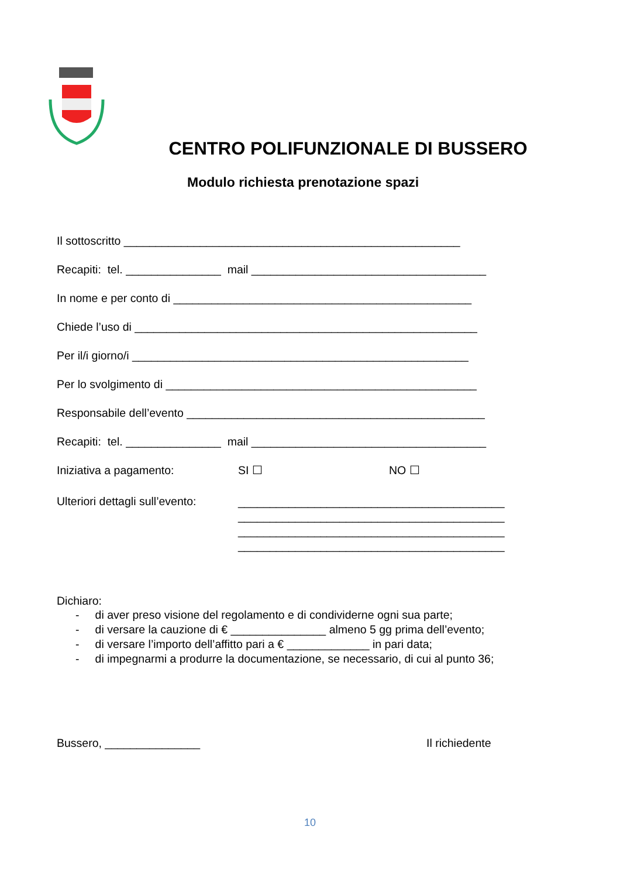CENTRO POLIFUNZIONALE DI BUSSERO
Modulo richiesta prenotazione spazi
Il sottoscritto _____________________________________________________
Recapiti: tel. _______________ mail _____________________________________
In nome e per conto di _______________________________________________
Chiede l’uso di ______________________________________________________
Per il/i giorno/i _____________________________________________________
Per lo svolgimento di _________________________________________________
Responsabile dell’evento _______________________________________________
Recapiti: tel. _______________ mail _____________________________________
Iniziativa a pagamento: SI ☐ NO ☐
Ulteriori dettagli sull’evento: __________________________________________
__________________________________________
__________________________________________
__________________________________________
Dichiaro:
- di aver preso visione del regolamento e di condividerne ogni sua parte;
- di versare la cauzione di € _______________ almeno 5 gg prima dell’evento;
- di versare l’importo dell’affitto pari a € _____________ in pari data;
- di impegnarmi a produrre la documentazione, se necessario, di cui al punto 36;
Bussero, _______________ Il richiedente
10